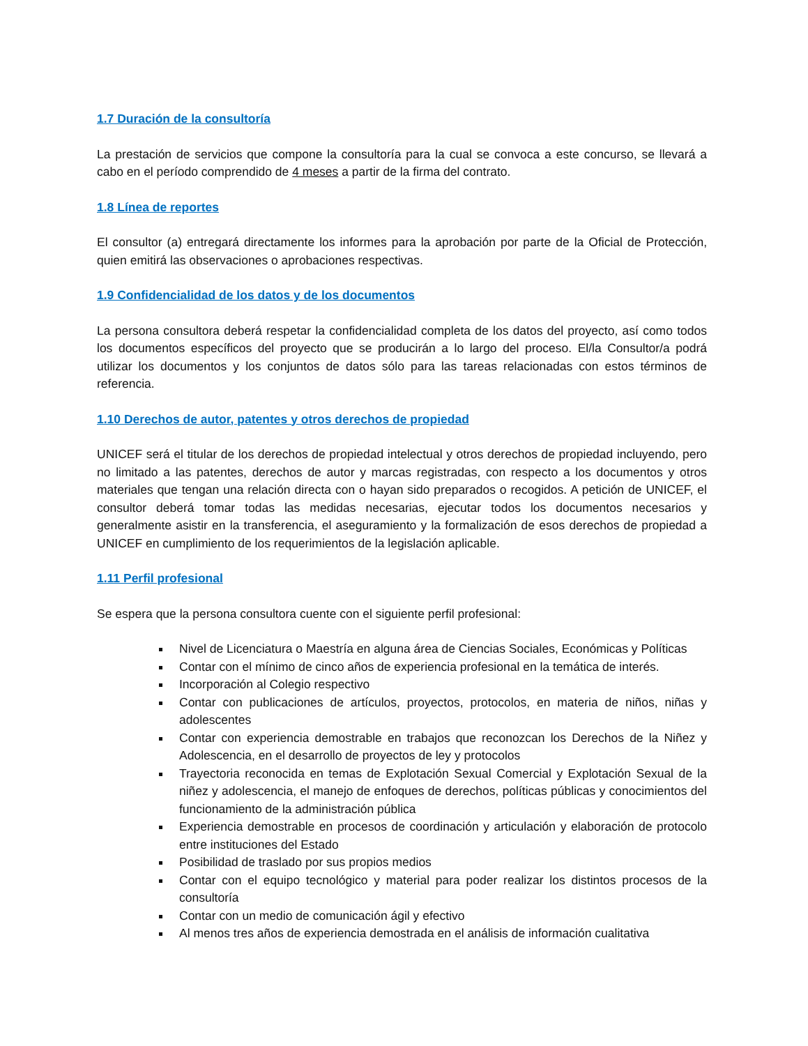1.7 Duración de la consultoría
La prestación de servicios que compone la consultoría para la cual se convoca a este concurso, se llevará a cabo en el período comprendido de 4 meses a partir de la firma del contrato.
1.8 Línea de reportes
El consultor (a) entregará directamente los informes para la aprobación por parte de la Oficial de Protección, quien emitirá las observaciones o aprobaciones respectivas.
1.9 Confidencialidad de los datos y de los documentos
La persona consultora deberá respetar la confidencialidad completa de los datos del proyecto, así como todos los documentos específicos del proyecto que se producirán a lo largo del proceso. El/la Consultor/a podrá utilizar los documentos y los conjuntos de datos sólo para las tareas relacionadas con estos términos de referencia.
1.10 Derechos de autor, patentes y otros derechos de propiedad
UNICEF será el titular de los derechos de propiedad intelectual y otros derechos de propiedad incluyendo, pero no limitado a las patentes, derechos de autor y marcas registradas, con respecto a los documentos y otros materiales que tengan una relación directa con o hayan sido preparados o recogidos. A petición de UNICEF, el consultor deberá tomar todas las medidas necesarias, ejecutar todos los documentos necesarios y generalmente asistir en la transferencia, el aseguramiento y la formalización de esos derechos de propiedad a UNICEF en cumplimiento de los requerimientos de la legislación aplicable.
1.11 Perfil profesional
Se espera que la persona consultora cuente con el siguiente perfil profesional:
Nivel de Licenciatura o Maestría en alguna área de Ciencias Sociales, Económicas y Políticas
Contar con el mínimo de cinco años de experiencia profesional en la temática de interés.
Incorporación al Colegio respectivo
Contar con publicaciones de artículos, proyectos, protocolos, en materia de niños, niñas y adolescentes
Contar con experiencia demostrable en trabajos que reconozcan los Derechos de la Niñez y Adolescencia, en el desarrollo de proyectos de ley y protocolos
Trayectoria reconocida en temas de Explotación Sexual Comercial y Explotación Sexual de la niñez y adolescencia, el manejo de enfoques de derechos, políticas públicas y conocimientos del funcionamiento de la administración pública
Experiencia demostrable en procesos de coordinación y articulación y elaboración de protocolo entre instituciones del Estado
Posibilidad de traslado por sus propios medios
Contar con el equipo tecnológico y material para poder realizar los distintos procesos de la consultoría
Contar con un medio de comunicación ágil y efectivo
Al menos tres años de experiencia demostrada en el análisis de información cualitativa